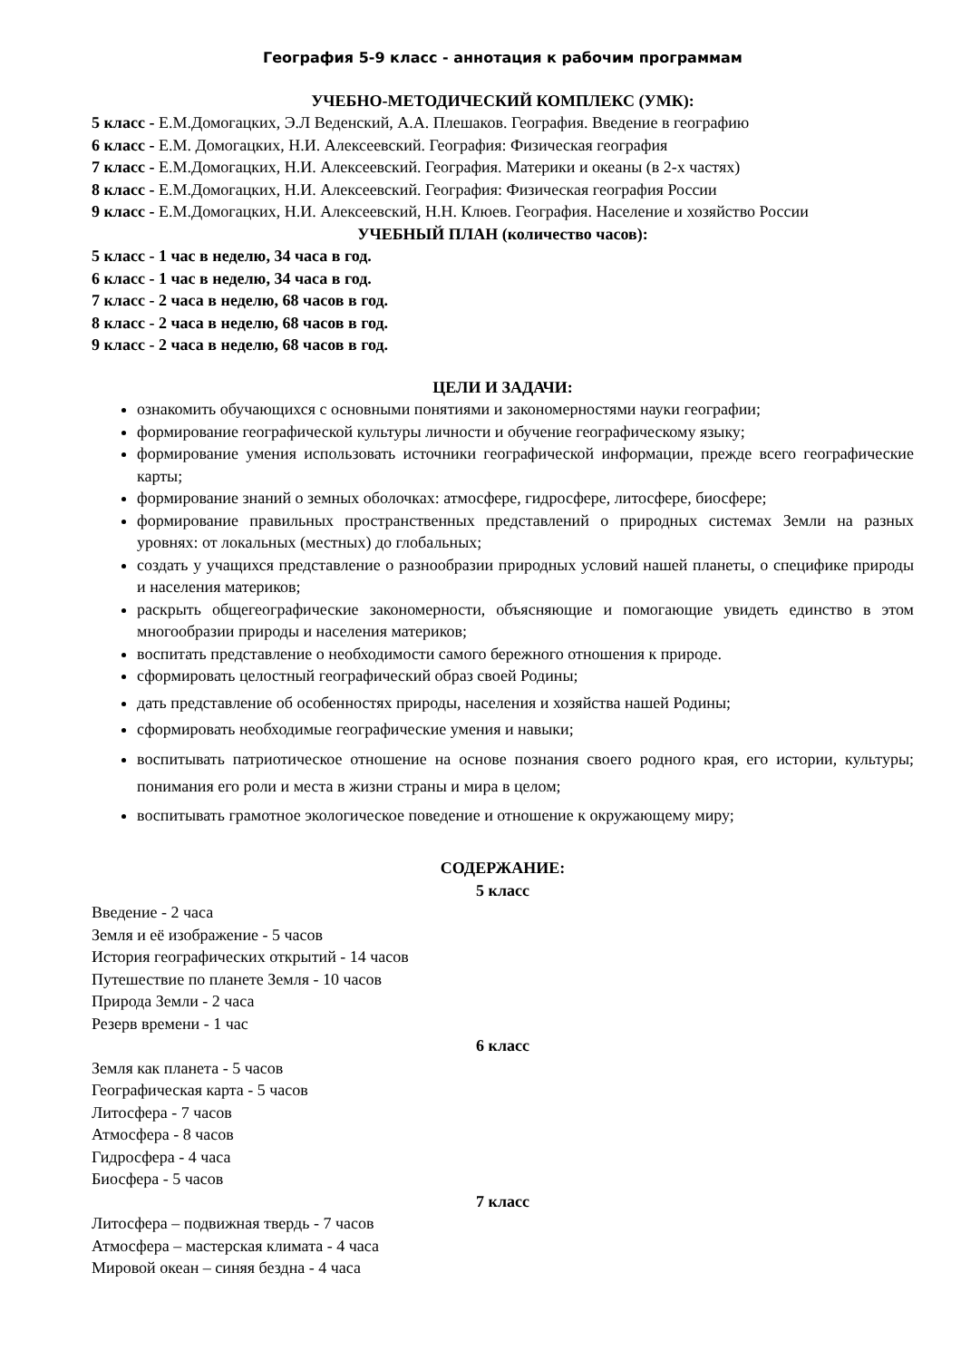География 5-9 класс - аннотация к рабочим программам
УЧЕБНО-МЕТОДИЧЕСКИЙ КОМПЛЕКС (УМК):
5 класс - Е.М.Домогацких, Э.Л Веденский, А.А. Плешаков. География. Введение в географию
6 класс - Е.М. Домогацких, Н.И. Алексеевский. География: Физическая география
7 класс - Е.М.Домогацких, Н.И. Алексеевский. География. Материки и океаны (в 2-х частях)
8 класс - Е.М.Домогацких, Н.И. Алексеевский. География: Физическая география России
9 класс - Е.М.Домогацких, Н.И. Алексеевский, Н.Н. Клюев. География. Население и хозяйство России
УЧЕБНЫЙ ПЛАН (количество часов):
5 класс - 1 час в неделю, 34 часа в год.
6 класс - 1 час в неделю, 34 часа в год.
7 класс - 2 часа в неделю, 68 часов в год.
8 класс - 2 часа в неделю, 68 часов в год.
9 класс - 2 часа в неделю, 68 часов в год.
ЦЕЛИ И ЗАДАЧИ:
ознакомить обучающихся с основными понятиями и закономерностями науки географии;
формирование географической культуры личности и обучение географическому языку;
формирование умения использовать источники географической информации, прежде всего географические карты;
формирование знаний о земных оболочках: атмосфере, гидросфере, литосфере, биосфере;
формирование правильных пространственных представлений о природных системах Земли на разных уровнях: от локальных (местных) до глобальных;
создать у учащихся представление о разнообразии природных условий нашей планеты, о специфике природы и населения материков;
раскрыть общегеографические закономерности, объясняющие и помогающие увидеть единство в этом многообразии природы и населения материков;
воспитать представление о необходимости самого бережного отношения к природе.
сформировать целостный географический образ своей Родины;
дать представление об особенностях природы, населения и хозяйства нашей Родины;
сформировать необходимые географические умения и навыки;
воспитывать патриотическое отношение на основе познания своего родного края, его истории, культуры; понимания его роли и места в жизни страны и мира в целом;
воспитывать грамотное экологическое поведение и отношение к окружающему миру;
СОДЕРЖАНИЕ:
5 класс
Введение - 2 часа
Земля и её изображение - 5 часов
История географических открытий - 14 часов
Путешествие по планете Земля - 10 часов
Природа Земли - 2 часа
Резерв времени - 1 час
6 класс
Земля как планета - 5 часов
Географическая карта - 5 часов
Литосфера - 7 часов
Атмосфера - 8 часов
Гидросфера - 4 часа
Биосфера - 5 часов
7 класс
Литосфера – подвижная твердь - 7 часов
Атмосфера – мастерская климата - 4 часа
Мировой океан – синяя бездна - 4 часа